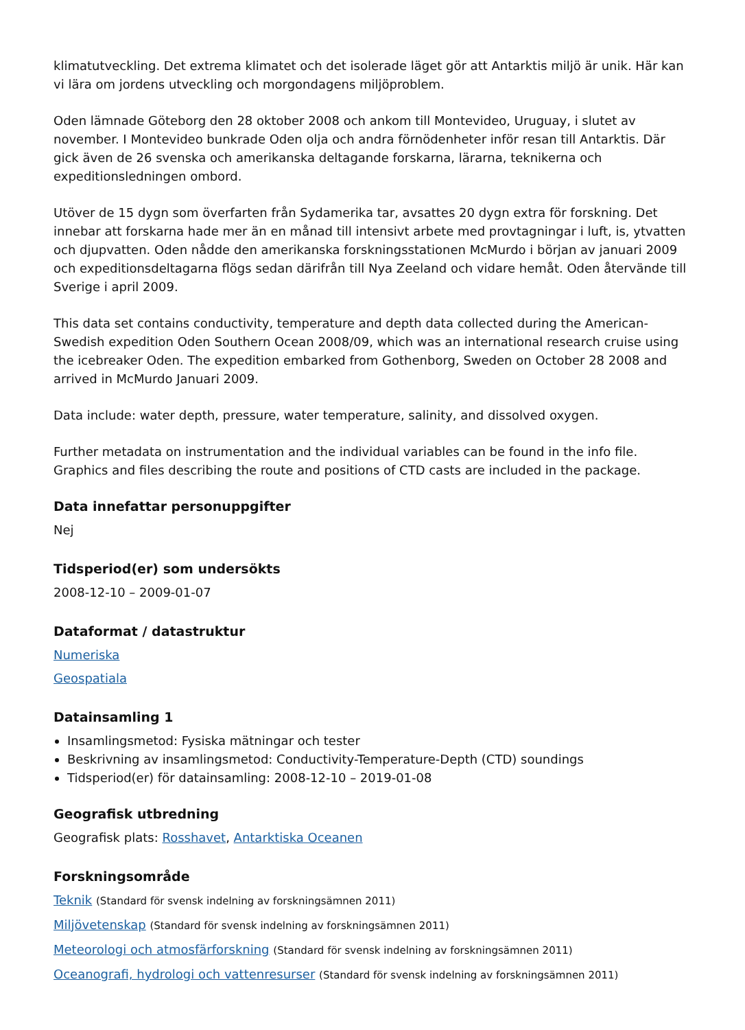klimatutveckling. Det extrema klimatet och det isolerade läget gör att Antarktis miljö är unik. Här kan vi lära om jordens utveckling och morgondagens miljöproblem.
Oden lämnade Göteborg den 28 oktober 2008 och ankom till Montevideo, Uruguay, i slutet av november. I Montevideo bunkrade Oden olja och andra förnödenheter inför resan till Antarktis. Där gick även de 26 svenska och amerikanska deltagande forskarna, lärarna, teknikerna och expeditionsledningen ombord.
Utöver de 15 dygn som överfarten från Sydamerika tar, avsattes 20 dygn extra för forskning. Det innebar att forskarna hade mer än en månad till intensivt arbete med provtagningar i luft, is, ytvatten och djupvatten. Oden nådde den amerikanska forskningsstationen McMurdo i början av januari 2009 och expeditionsdeltagarna flögs sedan därifrån till Nya Zeeland och vidare hemåt. Oden återvände till Sverige i april 2009.
This data set contains conductivity, temperature and depth data collected during the American-Swedish expedition Oden Southern Ocean 2008/09, which was an international research cruise using the icebreaker Oden. The expedition embarked from Gothenborg, Sweden on October 28 2008 and arrived in McMurdo Januari 2009.
Data include: water depth, pressure, water temperature, salinity, and dissolved oxygen.
Further metadata on instrumentation and the individual variables can be found in the info file. Graphics and files describing the route and positions of CTD casts are included in the package.
Data innefattar personuppgifter
Nej
Tidsperiod(er) som undersökts
2008-12-10 – 2009-01-07
Dataformat / datastruktur
Numeriska
Geospatiala
Datainsamling 1
Insamlingsmetod: Fysiska mätningar och tester
Beskrivning av insamlingsmetod: Conductivity-Temperature-Depth (CTD) soundings
Tidsperiod(er) för datainsamling: 2008-12-10 – 2019-01-08
Geografisk utbredning
Geografisk plats: Rosshavet, Antarktiska Oceanen
Forskningsområde
Teknik (Standard för svensk indelning av forskningsämnen 2011)
Miljövetenskap (Standard för svensk indelning av forskningsämnen 2011)
Meteorologi och atmosfärforskning (Standard för svensk indelning av forskningsämnen 2011)
Oceanografi, hydrologi och vattenresurser (Standard för svensk indelning av forskningsämnen 2011)